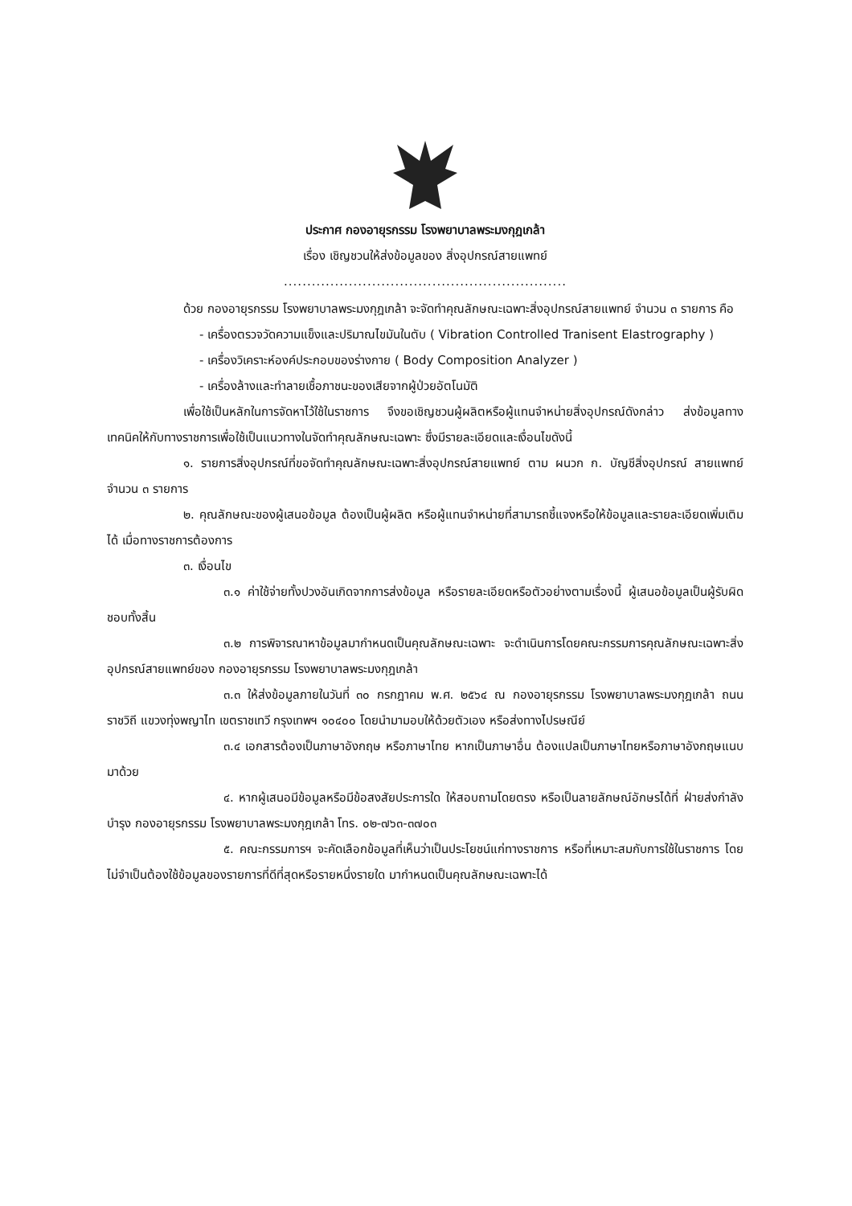ประกาศ กองอายุรกรรม โรงพยาบาลพระมงกุฎเกล้า
เรื่อง เชิญชวนให้ส่งข้อมูลของ สิ่งอุปกรณ์สายแพทย์
.............................................................
ด้วย กองอายุรกรรม โรงพยาบาลพระมงกุฎเกล้า จะจัดทำคุณลักษณะเฉพาะสิ่งอุปกรณ์สายแพทย์ จำนวน ๓ รายการ คือ
- เครื่องตรวจวัดความแข็งและปริมาณไขมันในตับ ( Vibration Controlled Tranisent Elastrography )
- เครื่องวิเคราะห์องค์ประกอบของร่างกาย ( Body Composition Analyzer )
- เครื่องล้างและทำลายเชื้อภาชนะของเสียจากผู้ป่วยอัตโนมัติ
เพื่อใช้เป็นหลักในการจัดหาไว้ใช้ในราชการ จึงขอเชิญชวนผู้ผลิตหรือผู้แทนจำหน่ายสิ่งอุปกรณ์ดังกล่าว ส่งข้อมูลทางเทคนิคให้กับทางราชการเพื่อใช้เป็นแนวทางในจัดทำคุณลักษณะเฉพาะ ซึ่งมีรายละเอียดและเงื่อนไขดังนี้
๑. รายการสิ่งอุปกรณ์ที่ขอจัดทำคุณลักษณะเฉพาะสิ่งอุปกรณ์สายแพทย์ ตาม ผนวก ก. บัญชีสิ่งอุปกรณ์ สายแพทย์ จำนวน ๓ รายการ
๒. คุณลักษณะของผู้เสนอข้อมูล ต้องเป็นผู้ผลิต หรือผู้แทนจำหน่ายที่สามารถชี้แจงหรือให้ข้อมูลและรายละเอียดเพิ่มเติมได้ เมื่อทางราชการต้องการ
๓. เงื่อนไข
๓.๑ ค่าใช้จ่ายทั้งปวงอันเกิดจากการส่งข้อมูล หรือรายละเอียดหรือตัวอย่างตามเรื่องนี้ ผู้เสนอข้อมูลเป็นผู้รับผิดชอบทั้งสิ้น
๓.๒ การพิจารณาหาข้อมูลมากำหนดเป็นคุณลักษณะเฉพาะ จะดำเนินการโดยคณะกรรมการคุณลักษณะเฉพาะสิ่งอุปกรณ์สายแพทย์ของ กองอายุรกรรม โรงพยาบาลพระมงกุฎเกล้า
๓.๓ ให้ส่งข้อมูลภายในวันที่ ๓๐ กรกฎาคม พ.ศ. ๒๕๖๔ ณ กองอายุรกรรม โรงพยาบาลพระมงกุฎเกล้า ถนนราชวิถี แขวงทุ่งพญาไท เขตราชเทวี กรุงเทพฯ ๑๐๔๐๐ โดยนำมามอบให้ด้วยตัวเอง หรือส่งทางไปรษณีย์
๓.๔ เอกสารต้องเป็นภาษาอังกฤษ หรือภาษาไทย หากเป็นภาษาอื่น ต้องแปลเป็นภาษาไทยหรือภาษาอังกฤษแนบมาด้วย
๔. หากผู้เสนอมีข้อมูลหรือมีข้อสงสัยประการใด ให้สอบถามโดยตรง หรือเป็นลายลักษณ์อักษรได้ที่ ฝ่ายส่งกำลังบำรุง กองอายุรกรรม โรงพยาบาลพระมงกุฎเกล้า โทร. ๐๒-๗๖๓-๓๗๐๓
๕. คณะกรรมการฯ จะคัดเลือกข้อมูลที่เห็นว่าเป็นประโยชน์แก่ทางราชการ หรือที่เหมาะสมกับการใช้ในราชการ โดยไม่จำเป็นต้องใช้ข้อมูลของรายการที่ดีที่สุดหรือรายหนึ่งรายใด มากำหนดเป็นคุณลักษณะเฉพาะได้